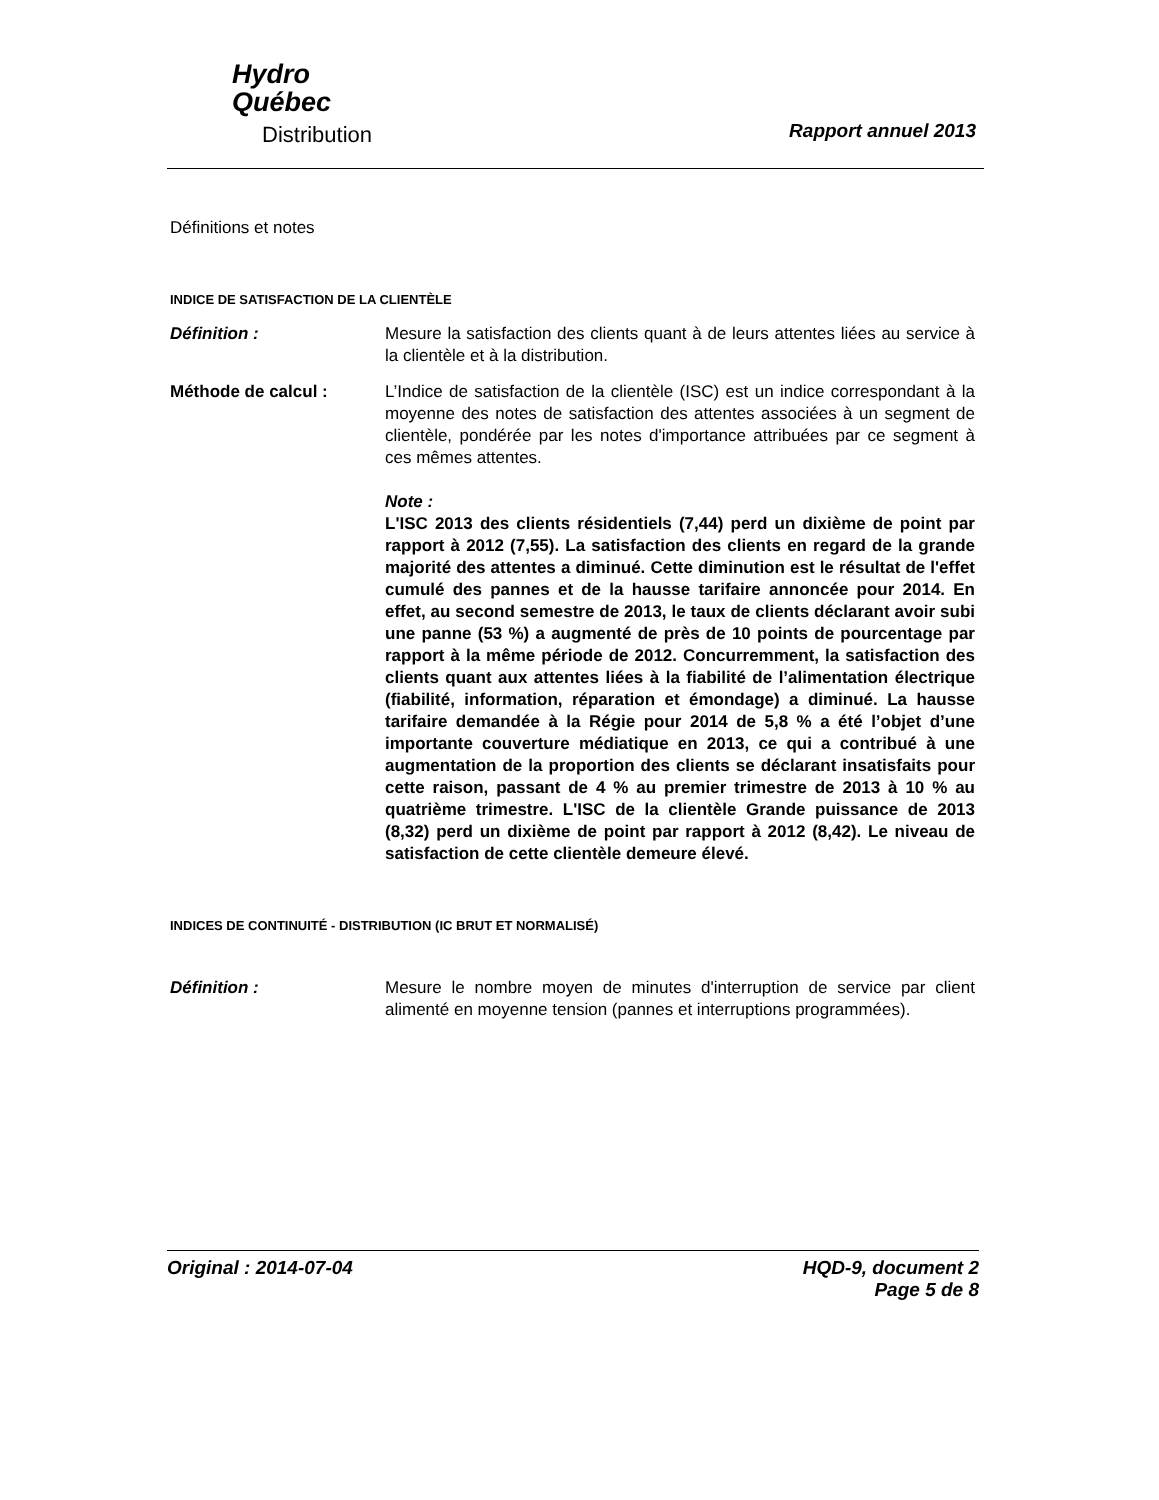Hydro
Québec
Distribution
Rapport annuel 2013
Définitions et notes
INDICE DE SATISFACTION DE LA CLIENTÈLE
Définition : Mesure la satisfaction des clients quant à de leurs attentes liées au service à la clientèle et à la distribution.
Méthode de calcul : L’Indice de satisfaction de la clientèle (ISC) est un indice correspondant à la moyenne des notes de satisfaction des attentes associées à un segment de clientèle, pondérée par les notes d'importance attribuées par ce segment à ces mêmes attentes.
Note :
L'ISC 2013 des clients résidentiels (7,44) perd un dixième de point par rapport à 2012 (7,55). La satisfaction des clients en regard de la grande majorité des attentes a diminué. Cette diminution est le résultat de l'effet cumulé des pannes et de la hausse tarifaire annoncée pour 2014. En effet, au second semestre de 2013, le taux de clients déclarant avoir subi une panne (53 %) a augmenté de près de 10 points de pourcentage par rapport à la même période de 2012. Concurremment, la satisfaction des clients quant aux attentes liées à la fiabilité de l’alimentation électrique (fiabilité, information, réparation et émondage) a diminué. La hausse tarifaire demandée à la Régie pour 2014 de 5,8 % a été l’objet d’une importante couverture médiatique en 2013, ce qui a contribué à une augmentation de la proportion des clients se déclarant insatisfaits pour cette raison, passant de 4 % au premier trimestre de 2013 à 10 % au quatrième trimestre. L'ISC de la clientèle Grande puissance de 2013 (8,32) perd un dixième de point par rapport à 2012 (8,42). Le niveau de satisfaction de cette clientèle demeure élevé.
INDICES DE CONTINUITÉ - DISTRIBUTION (IC BRUT ET NORMALISÉ)
Définition : Mesure le nombre moyen de minutes d'interruption de service par client alimenté en moyenne tension (pannes et interruptions programmées).
Original : 2014-07-04 HQD-9, document 2
Page 5 de 8